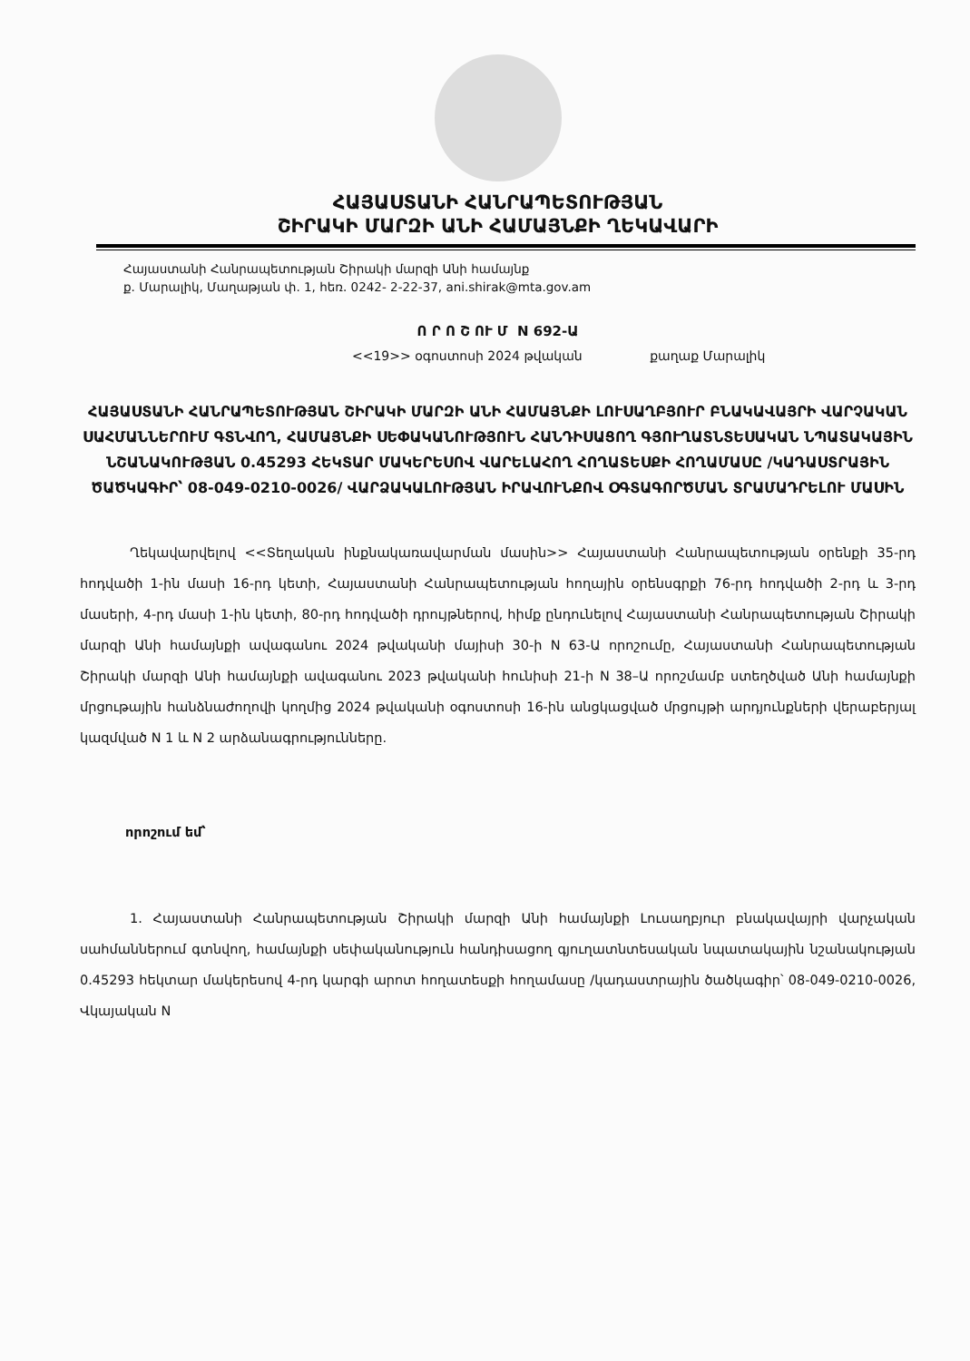ՀԱՅԱՍՏԱՆԻ ՀԱՆՐԱՊԵՏՈՒԹՅԱՆ
ՇԻՐԱԿԻ ՄԱՐԶԻ ԱՆԻ ՀԱՄԱՅՆՔԻ ՂԵԿԱՎԱՐԻ
Հայաստանի Հանրապետության Շիրակի մարզի Անի համայնք
ք. Մարալիկ, Մաղաթյան փ. 1, հեռ. 0242- 2-22-37, ani.shirak@mta.gov.am
Ո Ր Ո Շ ՈՒ Մ N 692-Ա
<<19>> օգոստոսի 2024 թվական քաղաք Մարալիկ
ՀԱՅԱՍՏԱՆԻ ՀԱՆՐԱՊԵՏՈՒԹՅԱՆ ՇԻՐԱԿԻ ՄԱՐԶԻ ԱՆԻ ՀԱՄԱՅՆՔԻ ԼՈՒՍԱՂԲՅՈՒՐ ԲՆԱԿԱՎԱՅՐԻ ՎԱՐՉԱԿԱՆ ՍԱՀՄԱՆՆԵՐՈՒՄ ԳՏՆՎՈՂ, ՀԱՄԱՅՆՔԻ ՍԵՓԱԿԱՆՈՒԹՅՈՒՆ ՀԱՆԴԻՍԱՑՈՂ ԳՅՈՒՂԱՏՆՏԵՍԱԿԱՆ ՆՊԱՏԱԿԱՅԻՆ ՆՇԱՆԱԿՈՒԹՅԱՆ 0.45293 ՀԵԿՏԱՐ ՄԱԿԵՐԵՍՈՎ ՎԱՐԵԼԱՀՈՂ ՀՈՂԱՏԵՍՔԻ ՀՈՂԱՄԱՍԸ /ԿԱԴԱՍՏՐԱՅԻՆ ԾԱԾԿԱԳԻՐ՝ 08-049-0210-0026/ ՎԱՐՁԱԿԱԼՈՒԹՅԱՆ ԻՐԱՎՈՒՆՔՈՎ ՕԳՏԱԳՈՐԾՄԱՆ ՏՐԱՄԱԴՐԵԼՈՒ ՄԱՍԻՆ
Ղեկավարվելով <<Տեղական ինքնակառավարման մասին>> Հայաստանի Հանրապետության օրենքի 35-րդ հոդվածի 1-ին մասի 16-րդ կետի, Հայաստանի Հանրապետության հողային օրենսգրքի 76-րդ հոդվածի 2-րդ և 3-րդ մասերի, 4-րդ մասի 1-ին կետի, 80-րդ հոդվածի դրույթներով, հիմք ընդունելով Հայաստանի Հանրապետության Շիրակի մարզի Անի համայնքի ավագանու 2024 թվականի մայիսի 30-ի N 63-Ա որոշումը, Հայաստանի Հանրապետության Շիրակի մարզի Անի համայնքի ավագանու 2023 թվականի հունիսի 21-ի N 38–Ա որոշմամբ ստեղծված Անի համայնքի մրցութային հանձնաժողովի կողմից 2024 թվականի օգոստոսի 16-ին անցկացված մրցույթի արդյունքների վերաբերյալ կազմված N 1 և N 2 արձանագրությունները.
որոշում եմ՝
1. Հայաստանի Հանրապետության Շիրակի մարզի Անի համայնքի Լուսաղբյուր բնակավայրի վարչական սահմաններում գտնվող, համայնքի սեփականություն հանդիսացող գյուղատնտեսական նպատակային նշանակության 0.45293 հեկտար մակերեսով 4-րդ կարգի արոտ հողատեսքի հողամասը /կադաստրային ծածկագիր՝ 08-049-0210-0026, Վկայական N